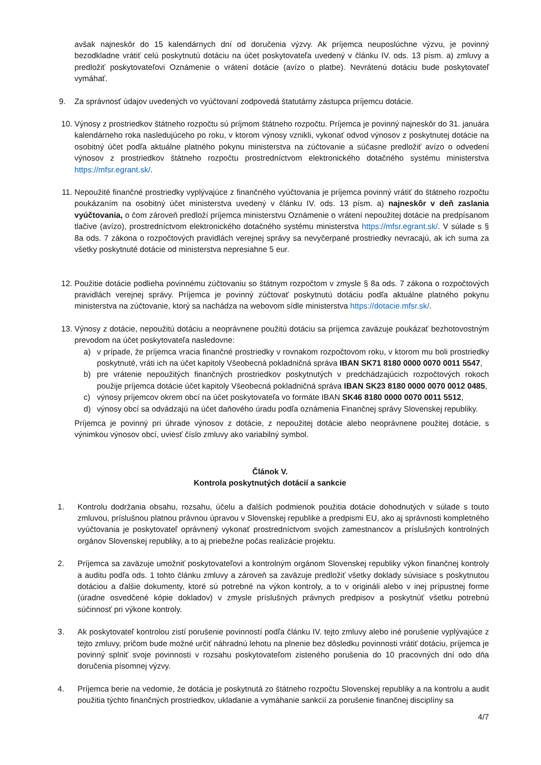avšak najneskôr do 15 kalendárnych dní od doručenia výzvy. Ak príjemca neuposlúchne výzvu, je povinný bezodkladne vrátiť celú poskytnutú dotáciu na účet poskytovateľa uvedený v článku IV. ods. 13 písm. a) zmluvy a predložiť poskytovateľovi Oznámenie o vrátení dotácie (avízo o platbe). Nevrátenú dotáciu bude poskytovateľ vymáhať.
9. Za správnosť údajov uvedených vo vyúčtovaní zodpovedá štatutárny zástupca príjemcu dotácie.
10. Výnosy z prostriedkov štátneho rozpočtu sú príjmom štátneho rozpočtu. Príjemca je povinný najneskôr do 31. januára kalendárneho roka nasledujúceho po roku, v ktorom výnosy vznikli, vykonať odvod výnosov z poskytnutej dotácie na osobitný účet podľa aktuálne platného pokynu ministerstva na zúčtovanie a súčasne predložiť avízo o odvedení výnosov z prostriedkov štátneho rozpočtu prostredníctvom elektronického dotačného systému ministerstva https://mfsr.egrant.sk/.
11. Nepoužité finančné prostriedky vyplývajúce z finančného vyúčtovania je príjemca povinný vrátiť do štátneho rozpočtu poukázaním na osobitný účet ministerstva uvedený v článku IV. ods. 13 písm. a) najneskôr v deň zaslania vyúčtovania, o čom zároveň predloží príjemca ministerstvu Oznámenie o vrátení nepoužitej dotácie na predpísanom tlačive (avízo), prostredníctvom elektronického dotačného systému ministerstva https://mfsr.egrant.sk/. V súlade s § 8a ods. 7 zákona o rozpočtových pravidlách verejnej správy sa nevyčerpané prostriedky nevracajú, ak ich suma za všetky poskytnuté dotácie od ministerstva nepresiahne 5 eur.
12. Použitie dotácie podlieha povinnému zúčtovaniu so štátnym rozpočtom v zmysle § 8a ods. 7 zákona o rozpočtových pravidlách verejnej správy. Príjemca je povinný zúčtovať poskytnutú dotáciu podľa aktuálne platného pokynu ministerstva na zúčtovanie, ktorý sa nachádza na webovom sídle ministerstva https://dotacie.mfsr.sk/.
13. Výnosy z dotácie, nepoužitú dotáciu a neoprávnene použitú dotáciu sa príjemca zaväzuje poukázať bezhotovostným prevodom na účet poskytovateľa nasledovne:
a) v prípade, že príjemca vracia finančné prostriedky v rovnakom rozpočtovom roku, v ktorom mu boli prostriedky poskytnuté, vráti ich na účet kapitoly Všeobecná pokladničná správa IBAN SK71 8180 0000 0070 0011 5547,
b) pre vrátenie nepoužitých finančných prostriedkov poskytnutých v predchádzajúcich rozpočtových rokoch použije príjemca dotácie účet kapitoly Všeobecná pokladničná správa IBAN SK23 8180 0000 0070 0012 0485,
c) výnosy príjemcov okrem obcí na účet poskytovateľa vo formáte IBAN SK46 8180 0000 0070 0011 5512,
d) výnosy obcí sa odvádzajú na účet daňového úradu podľa oznámenia Finančnej správy Slovenskej republiky.
Príjemca je povinný pri úhrade výnosov z dotácie, z nepoužitej dotácie alebo neoprávnene použitej dotácie, s výnimkou výnosov obcí, uviesť číslo zmluvy ako variabilný symbol.
Článok V.
Kontrola poskytnutých dotácií a sankcie
1. Kontrolu dodržania obsahu, rozsahu, účelu a ďalších podmienok použitia dotácie dohodnutých v súlade s touto zmluvou, príslušnou platnou právnou úpravou v Slovenskej republike a predpismi EU, ako aj správnosti kompletného vyúčtovania je poskytovateľ oprávnený vykonať prostredníctvom svojich zamestnancov a príslušných kontrolných orgánov Slovenskej republiky, a to aj priebežne počas realizácie projektu.
2. Príjemca sa zaväzuje umožniť poskytovateľovi a kontrolným orgánom Slovenskej republiky výkon finančnej kontroly a auditu podľa ods. 1 tohto článku zmluvy a zároveň sa zaväzuje predložiť všetky doklady súvisiace s poskytnutou dotáciou a ďalšie dokumenty, ktoré sú potrebné na výkon kontroly, a to v origináli alebo v inej prípustnej forme (úradne osvedčené kópie dokladov) v zmysle príslušných právnych predpisov a poskytnúť všetku potrebnú súčinnosť pri výkone kontroly.
3. Ak poskytovateľ kontrolou zistí porušenie povinností podľa článku IV. tejto zmluvy alebo iné porušenie vyplývajúce z tejto zmluvy, pričom bude možné určiť náhradnú lehotu na plnenie bez dôsledku povinnosti vrátiť dotáciu, príjemca je povinný splniť svoje povinnosti v rozsahu poskytovateľom zisteného porušenia do 10 pracovných dní odo dňa doručenia písomnej výzvy.
4. Príjemca berie na vedomie, že dotácia je poskytnutá zo štátneho rozpočtu Slovenskej republiky a na kontrolu a audit použitia týchto finančných prostriedkov, ukladanie a vymáhanie sankcií za porušenie finančnej disciplíny sa
4/7